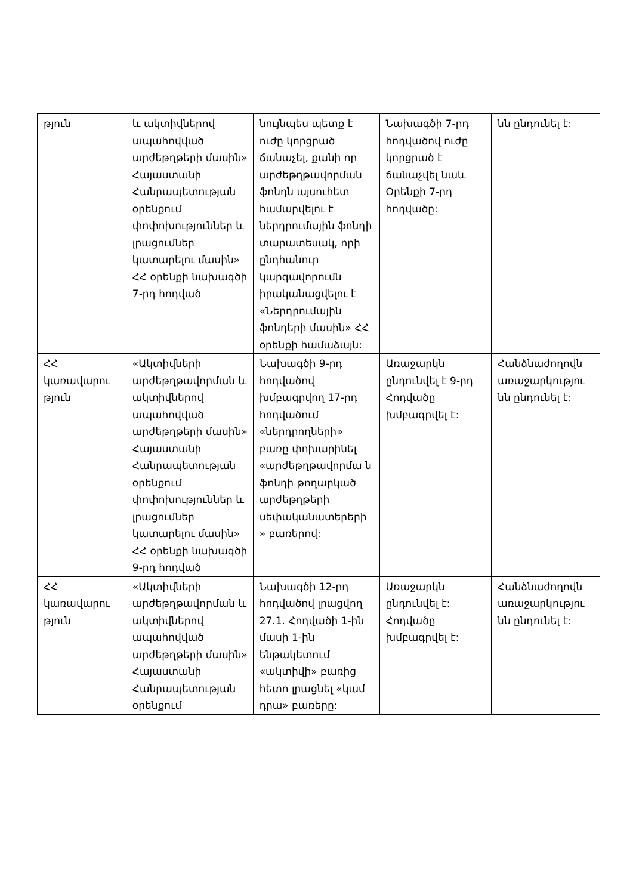| թյուն | և ակտիվներով ապահովված արժեթղթերի մասին» Հայաստանի Հանրապետության օրենքում փոփոխություններ և լրացումներ կատարելու մասին» ՀՀ օրենքի նախագծի 7-րդ հոդված | նույնպես պետք է ուժը կորցրած ճանաչել, քանի որ արժեթղթավորման ֆոնդն այսուհետ համարվելու է ներդրումային ֆոնդի տարատեսակ, որի ընդհանուր կարգավորումն իրականացվելու է «Ներդրումային ֆոնդերի մասին» ՀՀ օրենքի համաձայն: | Նախագծի 7-րդ հոդվածով ուժը կորցրած է ճանաչվել նաև Օրենքի 7-րդ հոդվածը: | նն ընդունել է: |
| ՀՀ կառավարու թյուն | «Ակտիվների արժեթղթավորման և ակտիվներով ապահովված արժեթղթերի մասին» Հայաստանի Հանրապետության օրենքում փոփոխություններ և լրացումներ կատարելու մասին» ՀՀ օրենքի նախագծի 9-րդ հոդված | Նախագծի 9-րդ հոդվածով խմբագրվող 17-րդ հոդվածում «ներդրողների» բառը փոխարինել «արժեթղթավորմա ն ֆոնդի թողարկած արժեթղթերի սեփականատերերի » բառերով: | Առաջարկն ընդունվել է 9-րդ Հոդվածը խմբագրվել է: | Հանձնաժողովն առաջարկությու նն ընդունել է: |
| ՀՀ կառավարու թյուն | «Ակտիվների արժեթղթավորման և ակտիվներով ապահովված արժեթղթերի մասին» Հայաստանի Հանրապետության օրենքում | Նախագծի 12-րդ հոդվածով լրացվող 27.1. Հոդվածի 1-ին մասի 1-ին ենթակետում «ակտիվի» բառից հետո լրացնել «կամ դրա» բառերը: | Առաջարկն ընդունվել է: Հոդվածը խմբագրվել է: | Հանձնաժողովն առաջարկությու նն ընդունել է: |